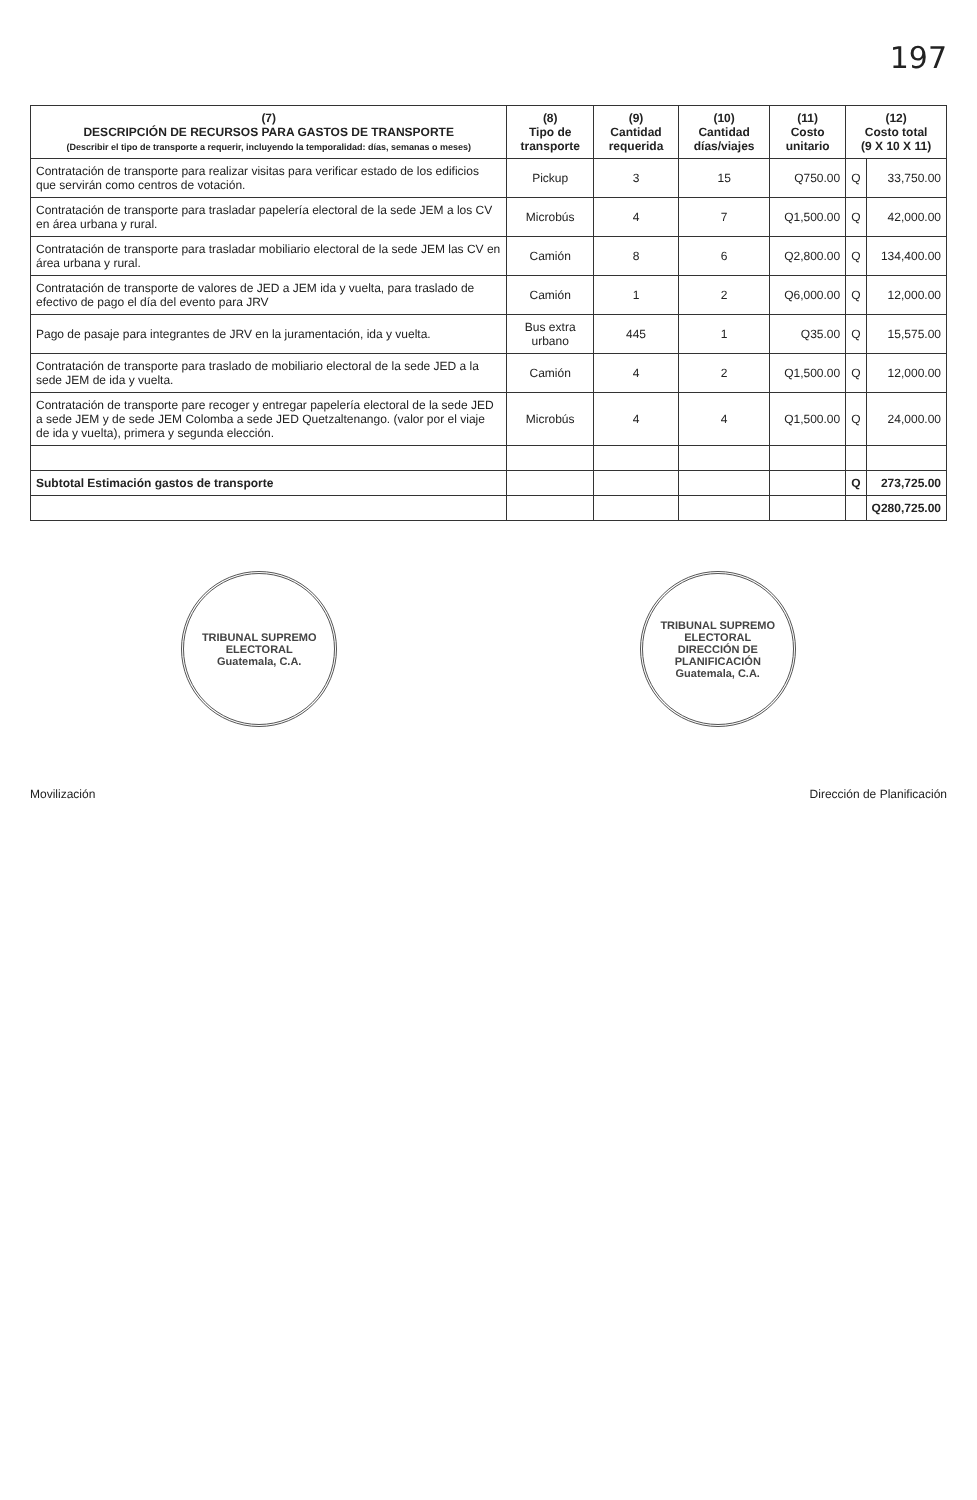197
| (7) DESCRIPCIÓN DE RECURSOS PARA GASTOS DE TRANSPORTE (Describir el tipo de transporte a requerir, incluyendo la temporalidad: días, semanas o meses) | (8) Tipo de transporte | (9) Cantidad requerida | (10) Cantidad días/viajes | (11) Costo unitario | (12) Costo total (9 X 10 X 11) | |
| --- | --- | --- | --- | --- | --- | --- |
| Contratación de transporte para realizar visitas para verificar estado de los edificios que servirán como centros de votación. | Pickup | 3 | 15 | Q750.00 | Q | 33,750.00 |
| Contratación de transporte para trasladar papelería electoral de la sede JEM a los CV en área urbana y rural. | Microbús | 4 | 7 | Q1,500.00 | Q | 42,000.00 |
| Contratación de transporte para trasladar mobiliario electoral de la sede JEM las CV en área urbana y rural. | Camión | 8 | 6 | Q2,800.00 | Q | 134,400.00 |
| Contratación de transporte de valores de JED a JEM ida y vuelta, para traslado de efectivo de pago el día del evento para JRV | Camión | 1 | 2 | Q6,000.00 | Q | 12,000.00 |
| Pago de pasaje para integrantes de JRV en la juramentación, ida y vuelta. | Bus extra urbano | 445 | 1 | Q35.00 | Q | 15,575.00 |
| Contratación de transporte para traslado de mobiliario electoral de la sede JED a la sede JEM de ida y vuelta. | Camión | 4 | 2 | Q1,500.00 | Q | 12,000.00 |
| Contratación de transporte pare recoger y entregar papelería electoral de la sede JED a sede JEM y de sede JEM Colomba a sede JED Quetzaltenango. (valor por el viaje de ida y vuelta), primera y segunda elección. | Microbús | 4 | 4 | Q1,500.00 | Q | 24,000.00 |
| Subtotal Estimación gastos de transporte | | | | | Q | 273,725.00 |
| | | | | | | Q280,725.00 |
TRIBUNAL SUPREMO ELECTORAL
Guatemala, C.A.
TRIBUNAL SUPREMO ELECTORAL
DIRECCIÓN DE PLANIFICACIÓN
Guatemala, C.A.
Movilización Dirección de Planificación